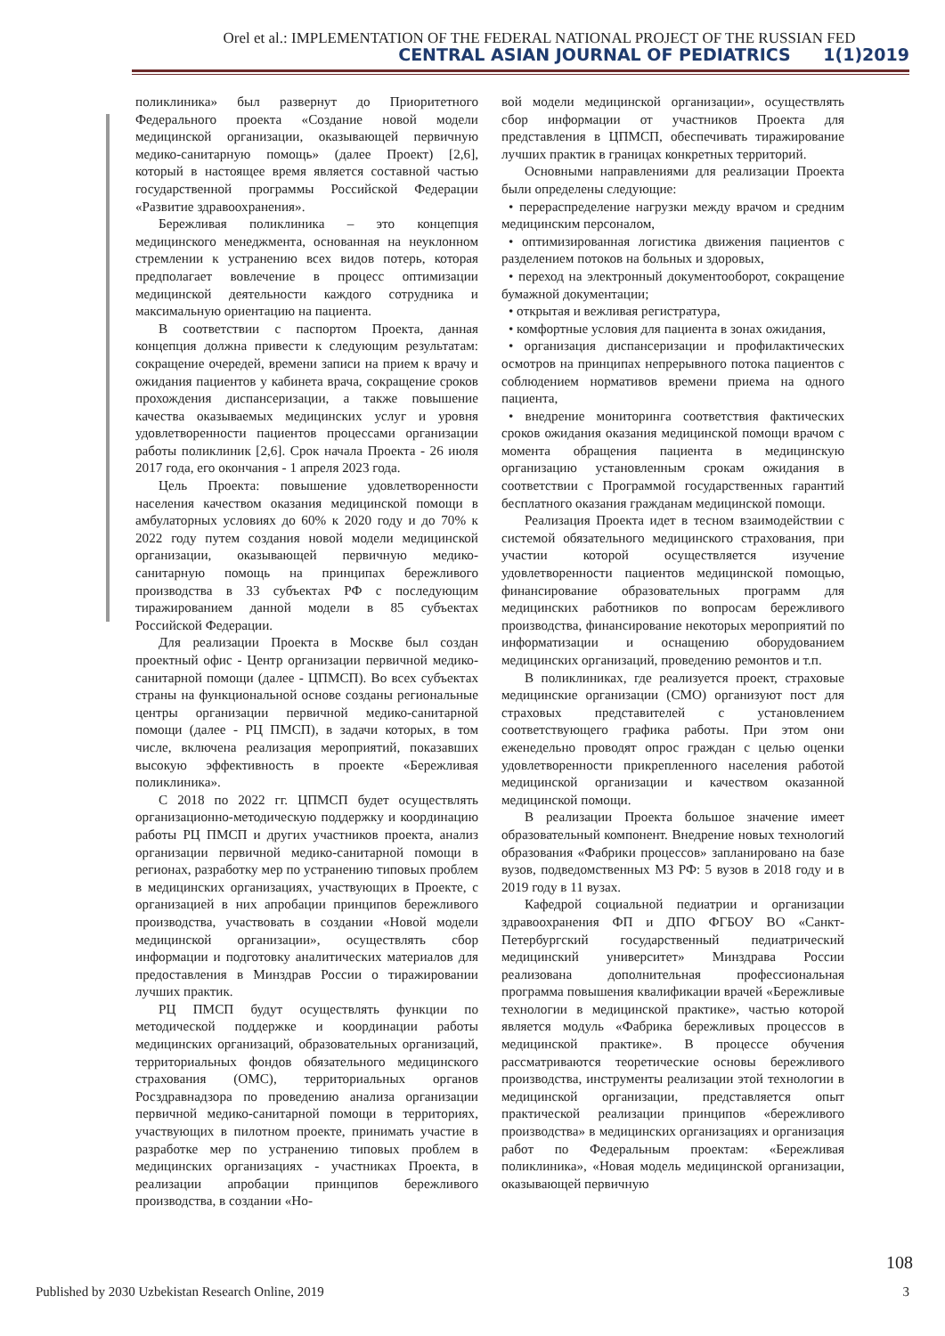Orel et al.: IMPLEMENTATION OF THE FEDERAL NATIONAL PROJECT OF THE RUSSIAN FED
CENTRAL ASIAN JOURNAL OF PEDIATRICS 1(1)2019
поликлиника» был развернут до Приоритетного Федерального проекта «Создание новой модели медицинской организации, оказывающей первичную медико-санитарную помощь» (далее Проект) [2,6], который в настоящее время является составной частью государственной программы Российской Федерации «Развитие здравоохранения».
Бережливая поликлиника – это концепция медицинского менеджмента, основанная на неуклонном стремлении к устранению всех видов потерь, которая предполагает вовлечение в процесс оптимизации медицинской деятельности каждого сотрудника и максимальную ориентацию на пациента.
В соответствии с паспортом Проекта, данная концепция должна привести к следующим результатам: сокращение очередей, времени записи на прием к врачу и ожидания пациентов у кабинета врача, сокращение сроков прохождения диспансеризации, а также повышение качества оказываемых медицинских услуг и уровня удовлетворенности пациентов процессами организации работы поликлиник [2,6]. Срок начала Проекта - 26 июля 2017 года, его окончания - 1 апреля 2023 года.
Цель Проекта: повышение удовлетворенности населения качеством оказания медицинской помощи в амбулаторных условиях до 60% к 2020 году и до 70% к 2022 году путем создания новой модели медицинской организации, оказывающей первичную медико-санитарную помощь на принципах бережливого производства в 33 субъектах РФ с последующим тиражированием данной модели в 85 субъектах Российской Федерации.
Для реализации Проекта в Москве был создан проектный офис - Центр организации первичной медико-санитарной помощи (далее - ЦПМСП). Во всех субъектах страны на функциональной основе созданы региональные центры организации первичной медико-санитарной помощи (далее - РЦ ПМСП), в задачи которых, в том числе, включена реализация мероприятий, показавших высокую эффективность в проекте «Бережливая поликлиника».
С 2018 по 2022 гг. ЦПМСП будет осуществлять организационно-методическую поддержку и координацию работы РЦ ПМСП и других участников проекта, анализ организации первичной медико-санитарной помощи в регионах, разработку мер по устранению типовых проблем в медицинских организациях, участвующих в Проекте, с организацией в них апробации принципов бережливого производства, участвовать в создании «Новой модели медицинской организации», осуществлять сбор информации и подготовку аналитических материалов для предоставления в Минздрав России о тиражировании лучших практик.
РЦ ПМСП будут осуществлять функции по методической поддержке и координации работы медицинских организаций, образовательных организаций, территориальных фондов обязательного медицинского страхования (ОМС), территориальных органов Росздравнадзора по проведению анализа организации первичной медико-санитарной помощи в территориях, участвующих в пилотном проекте, принимать участие в разработке мер по устранению типовых проблем в медицинских организациях - участниках Проекта, в реализации апробации принципов бережливого производства, в создании «Но-
вой модели медицинской организации», осуществлять сбор информации от участников Проекта для представления в ЦПМСП, обеспечивать тиражирование лучших практик в границах конкретных территорий.
Основными направлениями для реализации Проекта были определены следующие:
• перераспределение нагрузки между врачом и средним медицинским персоналом,
• оптимизированная логистика движения пациентов с разделением потоков на больных и здоровых,
• переход на электронный документооборот, сокращение бумажной документации;
• открытая и вежливая регистратура,
• комфортные условия для пациента в зонах ожидания,
• организация диспансеризации и профилактических осмотров на принципах непрерывного потока пациентов с соблюдением нормативов времени приема на одного пациента,
• внедрение мониторинга соответствия фактических сроков ожидания оказания медицинской помощи врачом с момента обращения пациента в медицинскую организацию установленным срокам ожидания в соответствии с Программой государственных гарантий бесплатного оказания гражданам медицинской помощи.
Реализация Проекта идет в тесном взаимодействии с системой обязательного медицинского страхования, при участии которой осуществляется изучение удовлетворенности пациентов медицинской помощью, финансирование образовательных программ для медицинских работников по вопросам бережливого производства, финансирование некоторых мероприятий по информатизации и оснащению оборудованием медицинских организаций, проведению ремонтов и т.п.
В поликлиниках, где реализуется проект, страховые медицинские организации (СМО) организуют пост для страховых представителей с установлением соответствующего графика работы. При этом они еженедельно проводят опрос граждан с целью оценки удовлетворенности прикрепленного населения работой медицинской организации и качеством оказанной медицинской помощи.
В реализации Проекта большое значение имеет образовательный компонент. Внедрение новых технологий образования «Фабрики процессов» запланировано на базе вузов, подведомственных МЗ РФ: 5 вузов в 2018 году и в 2019 году в 11 вузах.
Кафедрой социальной педиатрии и организации здравоохранения ФП и ДПО ФГБОУ ВО «Санкт-Петербургский государственный педиатрический медицинский университет» Минздрава России реализована дополнительная профессиональная программа повышения квалификации врачей «Бережливые технологии в медицинской практике», частью которой является модуль «Фабрика бережливых процессов в медицинской практике». В процессе обучения рассматриваются теоретические основы бережливого производства, инструменты реализации этой технологии в медицинской организации, представляется опыт практической реализации принципов «бережливого производства» в медицинских организациях и организация работ по Федеральным проектам: «Бережливая поликлиника», «Новая модель медицинской организации, оказывающей первичную
108
Published by 2030 Uzbekistan Research Online, 2019 3